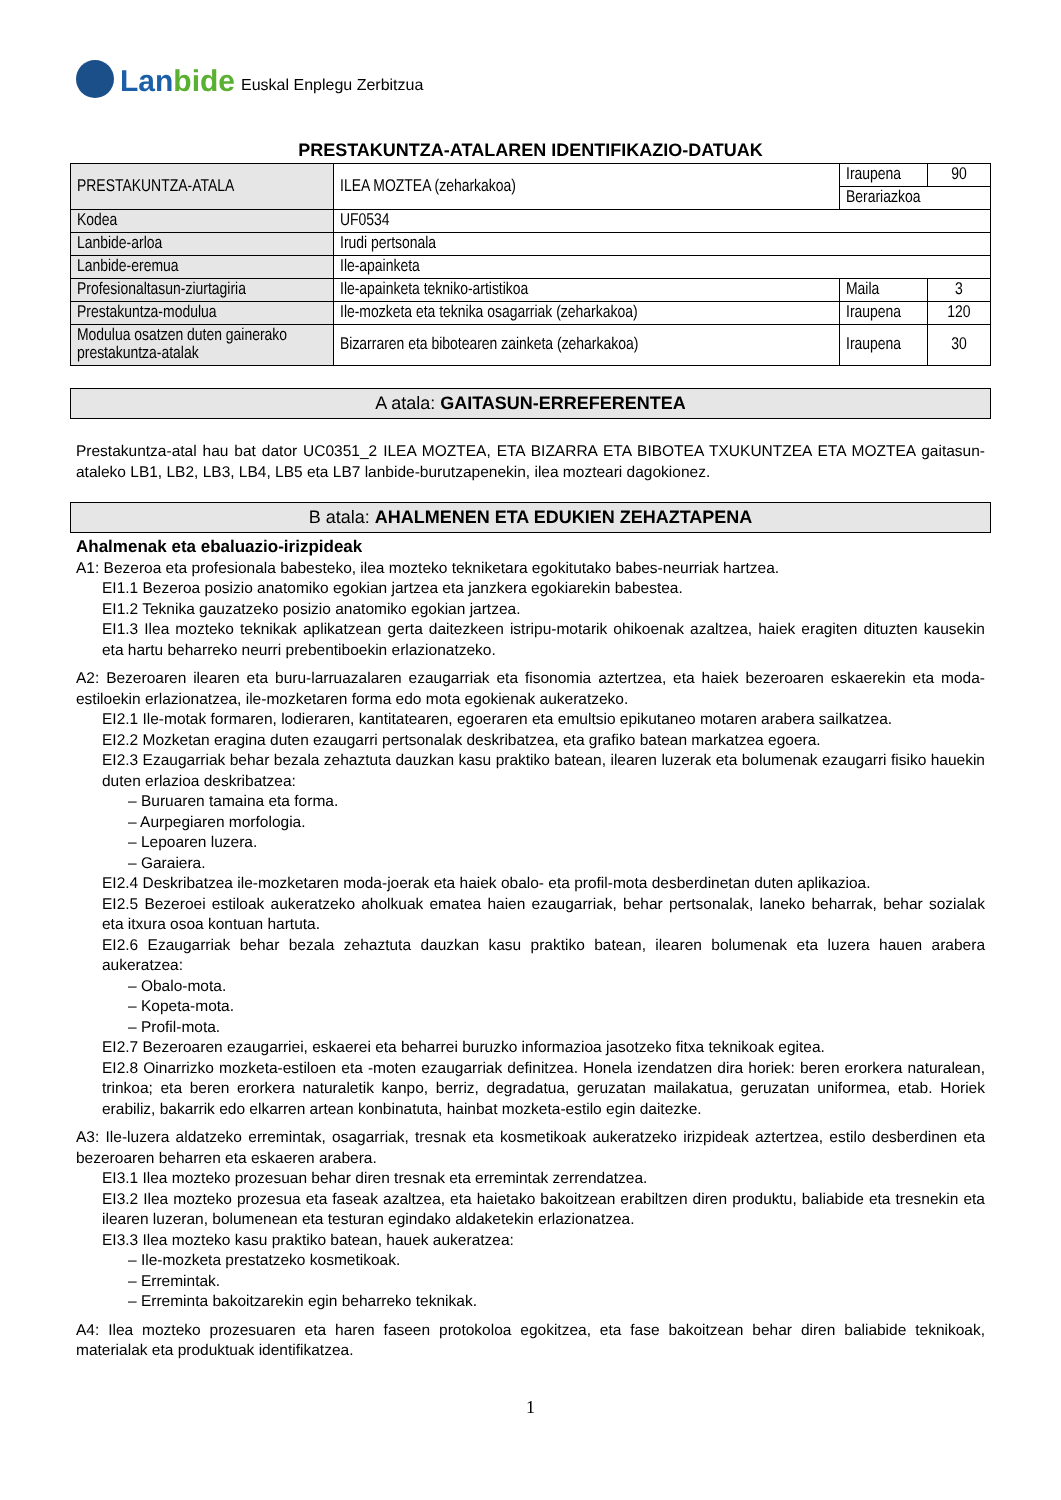Lanbide
Euskal Enplegu Zerbitzua
PRESTAKUNTZA-ATALAREN IDENTIFIKAZIO-DATUAK
| PRESTAKUNTZA-ATALA | ILEA MOZTEA (zeharkakoa) | Iraupena | 90 |
| | | Berariazkoa | |
| Kodea | UF0534 | | |
| Lanbide-arloa | Irudi pertsonala | | |
| Lanbide-eremua | Ile-apainketa | | |
| Profesionaltasun-ziurtagiria | Ile-apainketa tekniko-artistikoa | Maila | 3 |
| Prestakuntza-modulua | Ile-mozketa eta teknika osagarriak (zeharkakoa) | Iraupena | 120 |
| Modulua osatzen duten gainerako prestakuntza-atalak | Bizarraren eta bibotearen zainketa (zeharkakoa) | Iraupena | 30 |
A atala: GAITASUN-ERREFERENTEA
Prestakuntza-atal hau bat dator UC0351_2 ILEA MOZTEA, ETA BIZARRA ETA BIBOTEA TXUKUNTZEA ETA MOZTEA gaitasun-ataleko LB1, LB2, LB3, LB4, LB5 eta LB7 lanbide-burutzapenekin, ilea mozteari dagokionez.
B atala: AHALMENEN ETA EDUKIEN ZEHAZTAPENA
Ahalmenak eta ebaluazio-irizpideak
A1: Bezeroa eta profesionala babesteko, ilea mozteko tekniketara egokitutako babes-neurriak hartzea.
EI1.1 Bezeroa posizio anatomiko egokian jartzea eta janzkera egokiarekin babestea.
EI1.2 Teknika gauzatzeko posizio anatomiko egokian jartzea.
EI1.3 Ilea mozteko teknikak aplikatzean gerta daitezkeen istripu-motarik ohikoenak azaltzea, haiek eragiten dituzten kausekin eta hartu beharreko neurri prebentiboekin erlazionatzeko.
A2: Bezeroaren ilearen eta buru-larruazalaren ezaugarriak eta fisonomia aztertzea, eta haiek bezeroaren eskaerekin eta moda-estiloekin erlazionatzea, ile-mozketaren forma edo mota egokienak aukeratzeko.
EI2.1 Ile-motak formaren, lodieraren, kantitatearen, egoeraren eta emultsio epikutaneo motaren arabera sailkatzea.
EI2.2 Mozketan eragina duten ezaugarri pertsonalak deskribatzea, eta grafiko batean markatzea egoera.
EI2.3 Ezaugarriak behar bezala zehaztuta dauzkan kasu praktiko batean, ilearen luzerak eta bolumenak ezaugarri fisiko hauekin duten erlazioa deskribatzea:
– Buruaren tamaina eta forma.
– Aurpegiaren morfologia.
– Lepoaren luzera.
– Garaiera.
EI2.4 Deskribatzea ile-mozketaren moda-joerak eta haiek obalo- eta profil-mota desberdinetan duten aplikazioa.
EI2.5 Bezeroei estiloak aukeratzeko aholkuak ematea haien ezaugarriak, behar pertsonalak, laneko beharrak, behar sozialak eta itxura osoa kontuan hartuta.
EI2.6 Ezaugarriak behar bezala zehaztuta dauzkan kasu praktiko batean, ilearen bolumenak eta luzera hauen arabera aukeratzea:
– Obalo-mota.
– Kopeta-mota.
– Profil-mota.
EI2.7 Bezeroaren ezaugarriei, eskaerei eta beharrei buruzko informazioa jasotzeko fitxa teknikoak egitea.
EI2.8 Oinarrizko mozketa-estiloen eta -moten ezaugarriak definitzea. Honela izendatzen dira horiek: beren erorkera naturalean, trinkoa; eta beren erorkera naturaletik kanpo, berriz, degradatua, geruzatan mailakatua, geruzatan uniformea, etab. Horiek erabiliz, bakarrik edo elkarren artean konbinatuta, hainbat mozketa-estilo egin daitezke.
A3: Ile-luzera aldatzeko erremintak, osagarriak, tresnak eta kosmetikoak aukeratzeko irizpideak aztertzea, estilo desberdinen eta bezeroaren beharren eta eskaeren arabera.
EI3.1 Ilea mozteko prozesuan behar diren tresnak eta erremintak zerrendatzea.
EI3.2 Ilea mozteko prozesua eta faseak azaltzea, eta haietako bakoitzean erabiltzen diren produktu, baliabide eta tresnekin eta ilearen luzeran, bolumenean eta testuran egindako aldaketekin erlazionatzea.
EI3.3 Ilea mozteko kasu praktiko batean, hauek aukeratzea:
– Ile-mozketa prestatzeko kosmetikoak.
– Erremintak.
– Erreminta bakoitzarekin egin beharreko teknikak.
A4: Ilea mozteko prozesuaren eta haren faseen protokoloa egokitzea, eta fase bakoitzean behar diren baliabide teknikoak, materialak eta produktuak identifikatzea.
1